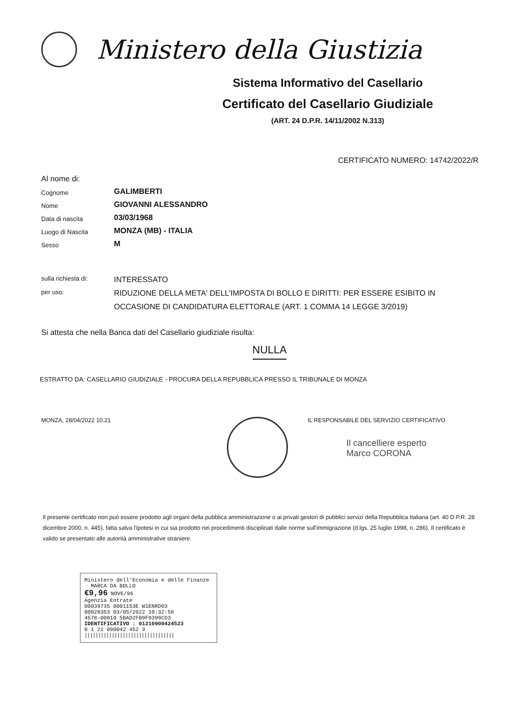Ministero della Giustizia
Sistema Informativo del Casellario
Certificato del Casellario Giudiziale
(ART. 24 D.P.R. 14/11/2002 N.313)
CERTIFICATO NUMERO: 14742/2022/R
Al nome di:
Cognome
GALIMBERTI
Nome
GIOVANNI ALESSANDRO
Data di nascita
03/03/1968
Luogo di Nascita
MONZA (MB) - ITALIA
Sesso
M
sulla richiesta di:
INTERESSATO
per uso:
RIDUZIONE DELLA META' DELL'IMPOSTA DI BOLLO E DIRITTI: PER ESSERE ESIBITO IN OCCASIONE DI CANDIDATURA ELETTORALE (ART. 1 COMMA 14 LEGGE 3/2019)
Si attesta che nella Banca dati del Casellario giudiziale risulta:
NULLA
ESTRATTO DA: CASELLARIO GIUDIZIALE - PROCURA DELLA REPUBBLICA PRESSO IL TRIBUNALE DI MONZA
MONZA, 28/04/2022 10:21 IL RESPONSABILE DEL SERVIZIO CERTIFICATIVO
Il cancelliere esperto
Marco CORONA
Il presente certificato non può essere prodotto agli organi della pubblica amministrazione o ai privati gestori di pubblici servizi della Repubblica Italiana (art. 40 D.P.R. 28 dicembre 2000, n. 445), fatta salva l'ipotesi in cui sia prodotto nei procedimenti disciplinati dalle norme sull'immigrazione (d.lgs. 25 luglio 1998, n. 286). Il certificato è valido se presentato alle autorità amministrative straniere.
Ministero dell'Economia e delle Finanze MARCA DA BOLLO
€9,96 NOVE/96
Agenzia Entrate
00039735 0001153E W1ENRD03
00028353 03/05/2022 10:32:56
4578-00010 5BAD2FB9F9399CD3
IDENTIFICATIVO : 01210900424523
0 1 21 090042 452 3
|||||||||||||||||||||||||||||||||